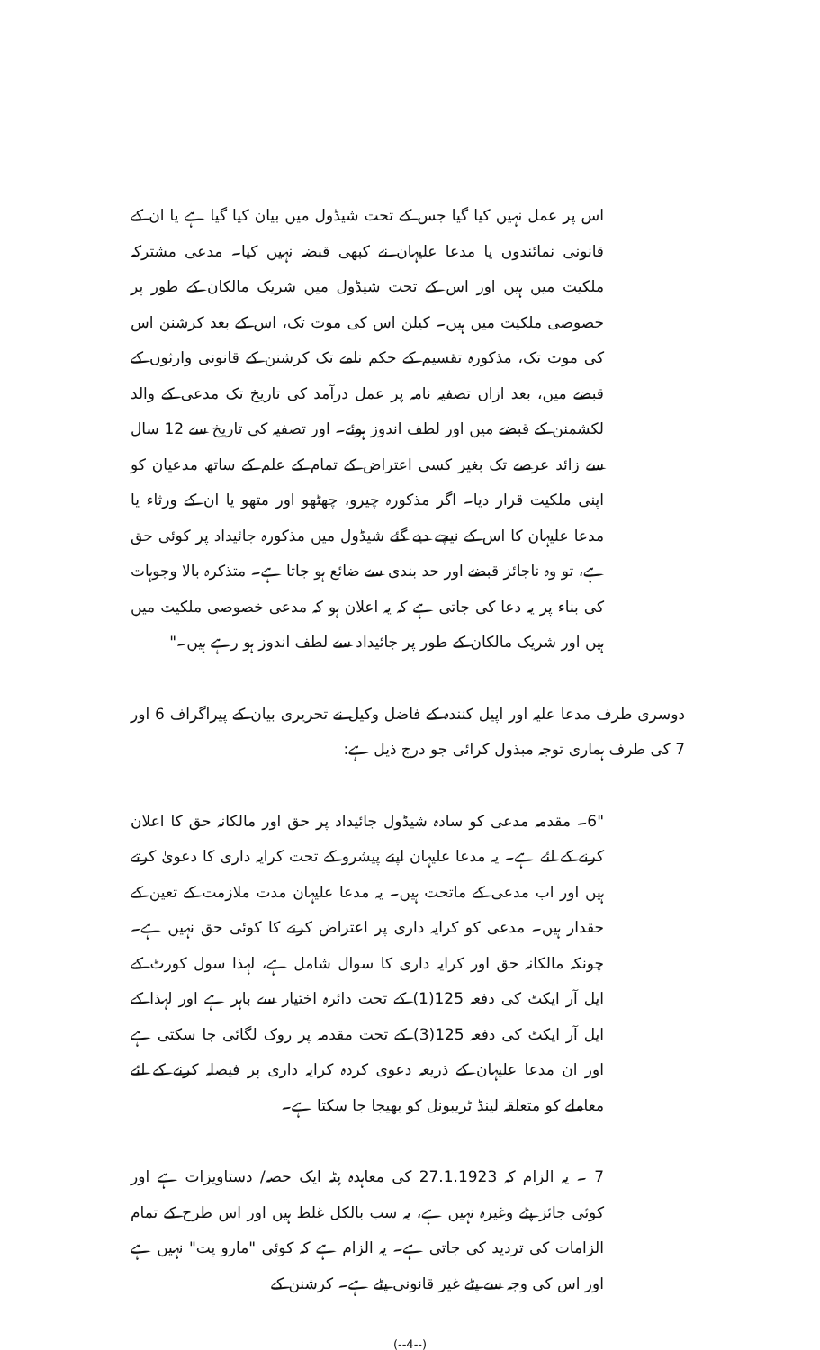اس پر عمل نہیں کیا گیا جس کے تحت شیڈول میں بیان کیا گیا ہے یا ان کے قانونی نمائندوں یا مدعا علیہان نے کبھی قبضہ نہیں کیا۔ مدعی مشترکہ ملکیت میں ہیں اور اس کے تحت شیڈول میں شریک مالکان کے طور پر خصوصی ملکیت میں ہیں۔ کیلن اس کی موت تک، اس کے بعد کرشنن اس کی موت تک، مذکورہ تقسیم کے حکم نامے تک کرشنن کے قانونی وارثوں کے قبضے میں، بعد ازاں تصفیہ نامہ پر عمل درآمد کی تاریخ تک مدعی کے والد لکشمنن کے قبضے میں اور لطف اندوز ہوئے۔ اور تصفیہ کی تاریخ سے 12 سال سے زائد عرصے تک بغیر کسی اعتراض کے تمام کے علم کے ساتھ مدعیان کو اپنی ملکیت قرار دیا۔ اگر مذکورہ چیرو، چھٹھو اور متھو یا ان کے ورثاء یا مدعا علیہان کا اس کے نیچے دیے گئے شیڈول میں مذکورہ جائیداد پر کوئی حق ہے، تو وہ ناجائز قبضے اور حد بندی سے ضائع ہو جاتا ہے۔ متذکرہ بالا وجوہات کی بناء پر یہ دعا کی جاتی ہے کہ یہ اعلان ہو کہ مدعی خصوصی ملکیت میں ہیں اور شریک مالکان کے طور پر جائیداد سے لطف اندوز ہو رہے ہیں۔"
دوسری طرف مدعا علیہ اور اپیل کنندہ کے فاضل وکیل نے تحریری بیان کے پیراگراف 6 اور 7 کی طرف ہماری توجہ مبذول کرائی جو درج ذیل ہے:
"6۔ مقدمہ مدعی کو سادہ شیڈول جائیداد پر حق اور مالکانہ حق کا اعلان کرنے کے لئے ہے۔ یہ مدعا علیہان اپنے پیشرو کے تحت کرایہ داری کا دعویٰ کرتے ہیں اور اب مدعی کے ماتحت ہیں۔ یہ مدعا علیہان مدت ملازمت کے تعین کے حقدار ہیں۔ مدعی کو کرایہ داری پر اعتراض کرنے کا کوئی حق نہیں ہے۔ چونکہ مالکانہ حق اور کرایہ داری کا سوال شامل ہے، لہذا سول کورٹ کے ایل آر ایکٹ کی دفعہ 125(1) کے تحت دائرہ اختیار سے باہر ہے اور لہذا کے ایل آر ایکٹ کی دفعہ 125(3) کے تحت مقدمہ پر روک لگائی جا سکتی ہے اور ان مدعا علیہان کے ذریعہ دعوی کردہ کرایہ داری پر فیصلہ کرنے کے لئے معاملے کو متعلقہ لینڈ ٹریبونل کو بھیجا جا سکتا ہے۔
7 ۔ یہ الزام کہ 27.1.1923 کی معاہدہ پٹہ ایک حصہ/ دستاویزات ہے اور کوئی جائز پٹے وغیرہ نہیں ہے، یہ سب بالکل غلط ہیں اور اس طرح کے تمام الزامات کی تردید کی جاتی ہے۔ یہ الزام ہے کہ کوئی "مارو پت" نہیں ہے اور اس کی وجہ سے پٹے غیر قانونی پٹے ہے۔ کرشنن کے
(--4--)